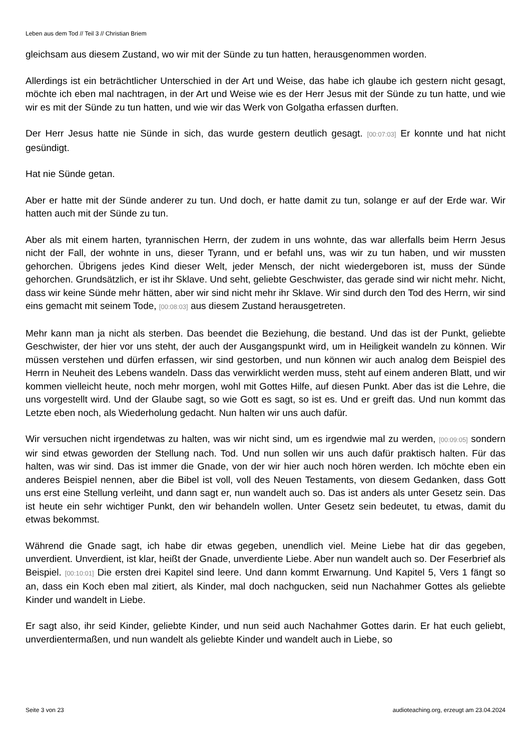Leben aus dem Tod // Teil 3 // Christian Briem
gleichsam aus diesem Zustand, wo wir mit der Sünde zu tun hatten, herausgenommen worden.
Allerdings ist ein beträchtlicher Unterschied in der Art und Weise, das habe ich glaube ich gestern nicht gesagt, möchte ich eben mal nachtragen, in der Art und Weise wie es der Herr Jesus mit der Sünde zu tun hatte, und wie wir es mit der Sünde zu tun hatten, und wie wir das Werk von Golgatha erfassen durften.
Der Herr Jesus hatte nie Sünde in sich, das wurde gestern deutlich gesagt. [00:07:03] Er konnte und hat nicht gesündigt.
Hat nie Sünde getan.
Aber er hatte mit der Sünde anderer zu tun. Und doch, er hatte damit zu tun, solange er auf der Erde war. Wir hatten auch mit der Sünde zu tun.
Aber als mit einem harten, tyrannischen Herrn, der zudem in uns wohnte, das war allerfalls beim Herrn Jesus nicht der Fall, der wohnte in uns, dieser Tyrann, und er befahl uns, was wir zu tun haben, und wir mussten gehorchen. Übrigens jedes Kind dieser Welt, jeder Mensch, der nicht wiedergeboren ist, muss der Sünde gehorchen. Grundsätzlich, er ist ihr Sklave. Und seht, geliebte Geschwister, das gerade sind wir nicht mehr. Nicht, dass wir keine Sünde mehr hätten, aber wir sind nicht mehr ihr Sklave. Wir sind durch den Tod des Herrn, wir sind eins gemacht mit seinem Tode, [00:08:03] aus diesem Zustand herausgetreten.
Mehr kann man ja nicht als sterben. Das beendet die Beziehung, die bestand. Und das ist der Punkt, geliebte Geschwister, der hier vor uns steht, der auch der Ausgangspunkt wird, um in Heiligkeit wandeln zu können. Wir müssen verstehen und dürfen erfassen, wir sind gestorben, und nun können wir auch analog dem Beispiel des Herrn in Neuheit des Lebens wandeln. Dass das verwirklicht werden muss, steht auf einem anderen Blatt, und wir kommen vielleicht heute, noch mehr morgen, wohl mit Gottes Hilfe, auf diesen Punkt. Aber das ist die Lehre, die uns vorgestellt wird. Und der Glaube sagt, so wie Gott es sagt, so ist es. Und er greift das. Und nun kommt das Letzte eben noch, als Wiederholung gedacht. Nun halten wir uns auch dafür.
Wir versuchen nicht irgendetwas zu halten, was wir nicht sind, um es irgendwie mal zu werden, [00:09:05] sondern wir sind etwas geworden der Stellung nach. Tod. Und nun sollen wir uns auch dafür praktisch halten. Für das halten, was wir sind. Das ist immer die Gnade, von der wir hier auch noch hören werden. Ich möchte eben ein anderes Beispiel nennen, aber die Bibel ist voll, voll des Neuen Testaments, von diesem Gedanken, dass Gott uns erst eine Stellung verleiht, und dann sagt er, nun wandelt auch so. Das ist anders als unter Gesetz sein. Das ist heute ein sehr wichtiger Punkt, den wir behandeln wollen. Unter Gesetz sein bedeutet, tu etwas, damit du etwas bekommst.
Während die Gnade sagt, ich habe dir etwas gegeben, unendlich viel. Meine Liebe hat dir das gegeben, unverdient. Unverdient, ist klar, heißt der Gnade, unverdiente Liebe. Aber nun wandelt auch so. Der Feserbrief als Beispiel. [00:10:01] Die ersten drei Kapitel sind leere. Und dann kommt Erwarnung. Und Kapitel 5, Vers 1 fängt so an, dass ein Koch eben mal zitiert, als Kinder, mal doch nachgucken, seid nun Nachahmer Gottes als geliebte Kinder und wandelt in Liebe.
Er sagt also, ihr seid Kinder, geliebte Kinder, und nun seid auch Nachahmer Gottes darin. Er hat euch geliebt, unverdientermaßen, und nun wandelt als geliebte Kinder und wandelt auch in Liebe, so
Seite 3 von 23 audioteaching.org, erzeugt am 23.04.2024